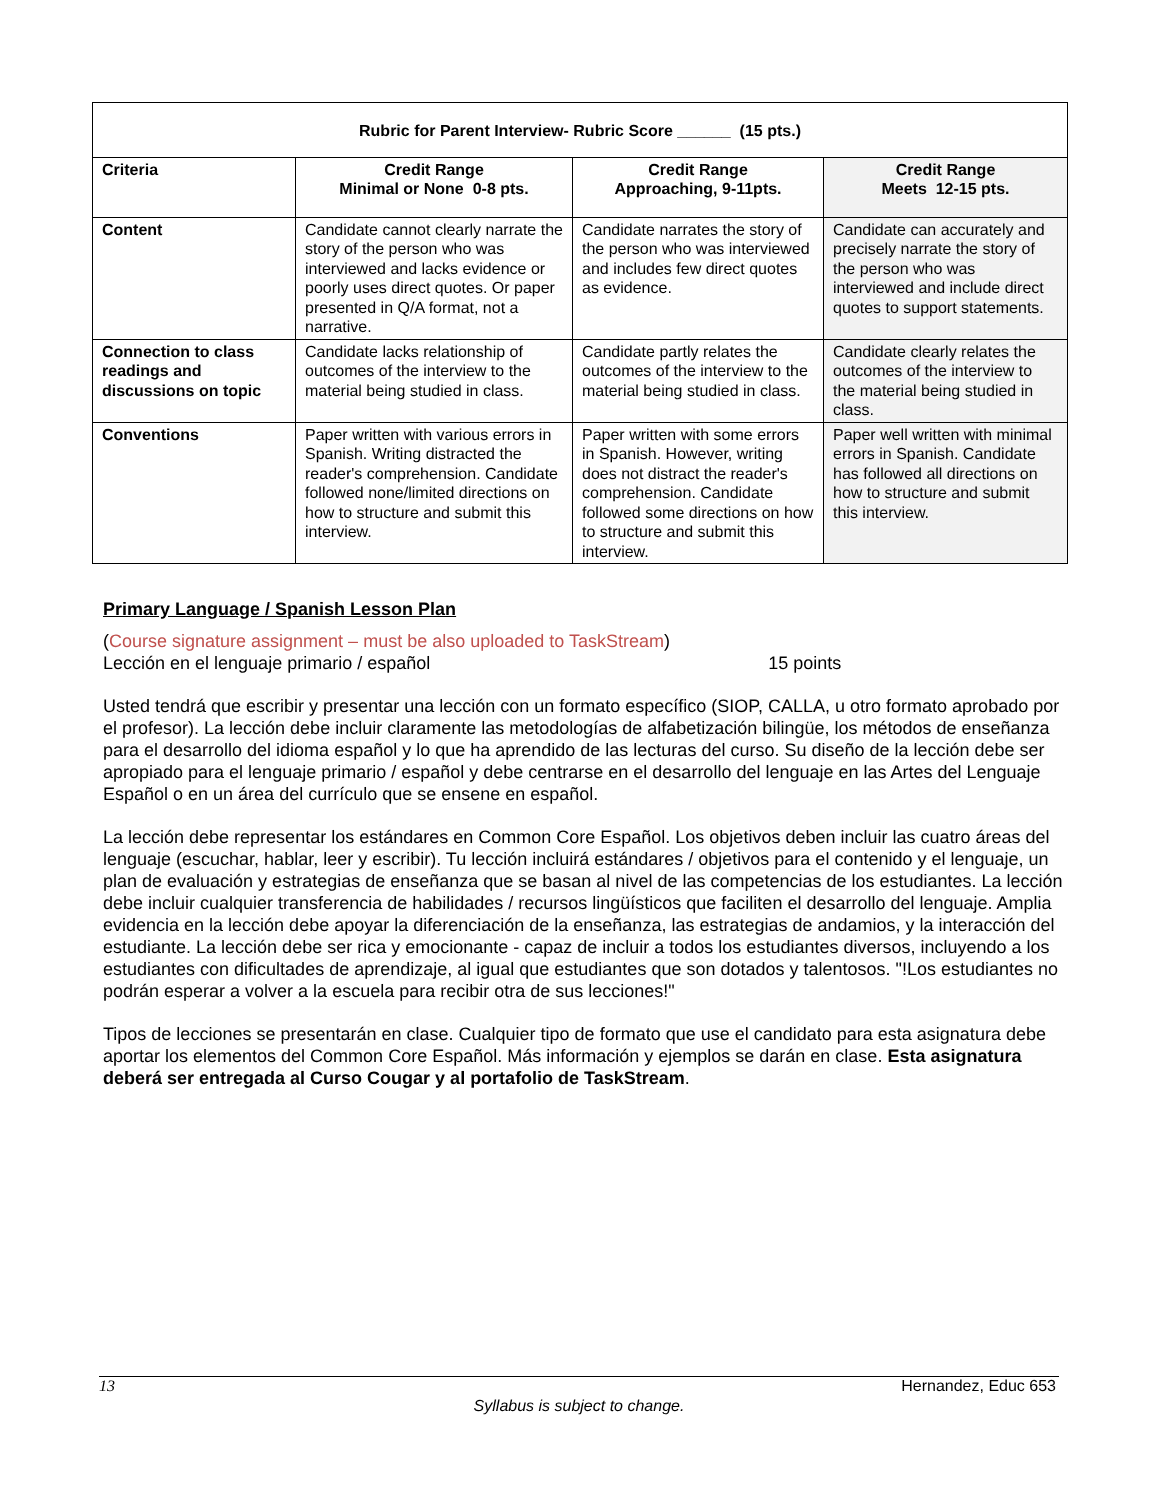| Rubric for Parent Interview- Rubric Score ______ (15 pts.) | | | |
| --- | --- | --- | --- |
| Criteria | Credit Range Minimal or None 0-8 pts. | Credit Range Approaching, 9-11pts. | Credit Range Meets 12-15 pts. |
| Content | Candidate cannot clearly narrate the story of the person who was interviewed and lacks evidence or poorly uses direct quotes. Or paper presented in Q/A format, not a narrative. | Candidate narrates the story of the person who was interviewed and includes few direct quotes as evidence. | Candidate can accurately and precisely narrate the story of the person who was interviewed and include direct quotes to support statements. |
| Connection to class readings and discussions on topic | Candidate lacks relationship of outcomes of the interview to the material being studied in class. | Candidate partly relates the outcomes of the interview to the material being studied in class. | Candidate clearly relates the outcomes of the interview to the material being studied in class. |
| Conventions | Paper written with various errors in Spanish. Writing distracted the reader's comprehension. Candidate followed none/limited directions on how to structure and submit this interview. | Paper written with some errors in Spanish. However, writing does not distract the reader's comprehension. Candidate followed some directions on how to structure and submit this interview. | Paper well written with minimal errors in Spanish. Candidate has followed all directions on how to structure and submit this interview. |
Primary Language / Spanish Lesson Plan
(Course signature assignment – must be also uploaded to TaskStream)
Lección en el lenguaje primario / español 15 points
Usted tendrá que escribir y presentar una lección con un formato específico (SIOP, CALLA, u otro formato aprobado por el profesor). La lección debe incluir claramente las metodologías de alfabetización bilingüe, los métodos de enseñanza para el desarrollo del idioma español y lo que ha aprendido de las lecturas del curso. Su diseño de la lección debe ser apropiado para el lenguaje primario / español y debe centrarse en el desarrollo del lenguaje en las Artes del Lenguaje Español o en un área del currículo que se ensene en español.
La lección debe representar los estándares en Common Core Español. Los objetivos deben incluir las cuatro áreas del lenguaje (escuchar, hablar, leer y escribir). Tu lección incluirá estándares / objetivos para el contenido y el lenguaje, un plan de evaluación y estrategias de enseñanza que se basan al nivel de las competencias de los estudiantes. La lección debe incluir cualquier transferencia de habilidades / recursos lingüísticos que faciliten el desarrollo del lenguaje. Amplia evidencia en la lección debe apoyar la diferenciación de la enseñanza, las estrategias de andamios, y la interacción del estudiante. La lección debe ser rica y emocionante - capaz de incluir a todos los estudiantes diversos, incluyendo a los estudiantes con dificultades de aprendizaje, al igual que estudiantes que son dotados y talentosos. "!Los estudiantes no podrán esperar a volver a la escuela para recibir otra de sus lecciones!"
Tipos de lecciones se presentarán en clase. Cualquier tipo de formato que use el candidato para esta asignatura debe aportar los elementos del Common Core Español. Más información y ejemplos se darán en clase. Esta asignatura deberá ser entregada al Curso Cougar y al portafolio de TaskStream.
13 Hernandez, Educ 653
Syllabus is subject to change.